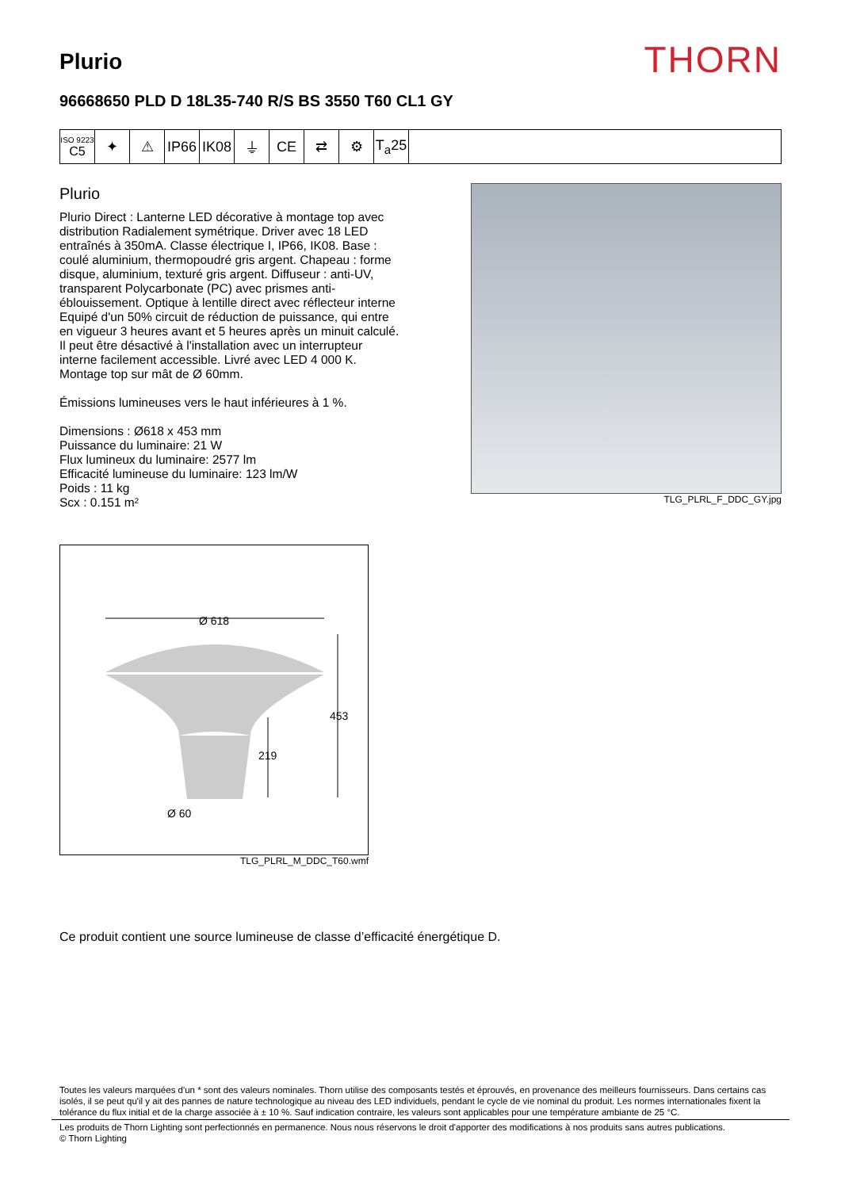Plurio
THORN
96668650 PLD D 18L35-740 R/S BS 3550 T60 CL1 GY
| ISO 9223 C5 | ✦ | ⚠ | IP66 | IK08 | ⏚ | CE | ⇄ | ⚙ | T<sub>a</sub>25 | |
Plurio
Plurio Direct : Lanterne LED décorative à montage top avec distribution Radialement symétrique. Driver avec 18 LED entraînés à 350mA. Classe électrique I, IP66, IK08. Base : coulé aluminium, thermopoudré gris argent. Chapeau : forme disque, aluminium, texturé gris argent. Diffuseur : anti-UV, transparent Polycarbonate (PC) avec prismes anti-éblouissement. Optique à lentille direct avec réflecteur interne Equipé d'un 50% circuit de réduction de puissance, qui entre en vigueur 3 heures avant et 5 heures après un minuit calculé. Il peut être désactivé à l'installation avec un interrupteur interne facilement accessible. Livré avec LED 4 000 K. Montage top sur mât de Ø 60mm.
Émissions lumineuses vers le haut inférieures à 1 %.
Dimensions : Ø618 x 453 mm
Puissance du luminaire: 21 W
Flux lumineux du luminaire: 2577 lm
Efficacité lumineuse du luminaire: 123 lm/W
Poids : 11 kg
Scx : 0.151 m²
Ø 618
453
219
Ø 60
TLG_PLRL_M_DDC_T60.wmf
TLG_PLRL_F_DDC_GY.jpg
Ce produit contient une source lumineuse de classe d’efficacité énergétique D.
Toutes les valeurs marquées d'un * sont des valeurs nominales. Thorn utilise des composants testés et éprouvés, en provenance des meilleurs fournisseurs. Dans certains cas isolés, il se peut qu'il y ait des pannes de nature technologique au niveau des LED individuels, pendant le cycle de vie nominal du produit. Les normes internationales fixent la tolérance du flux initial et de la charge associée à ± 10 %. Sauf indication contraire, les valeurs sont applicables pour une température ambiante de 25 °C.
Les produits de Thorn Lighting sont perfectionnés en permanence. Nous nous réservons le droit d'apporter des modifications à nos produits sans autres publications.
© Thorn Lighting